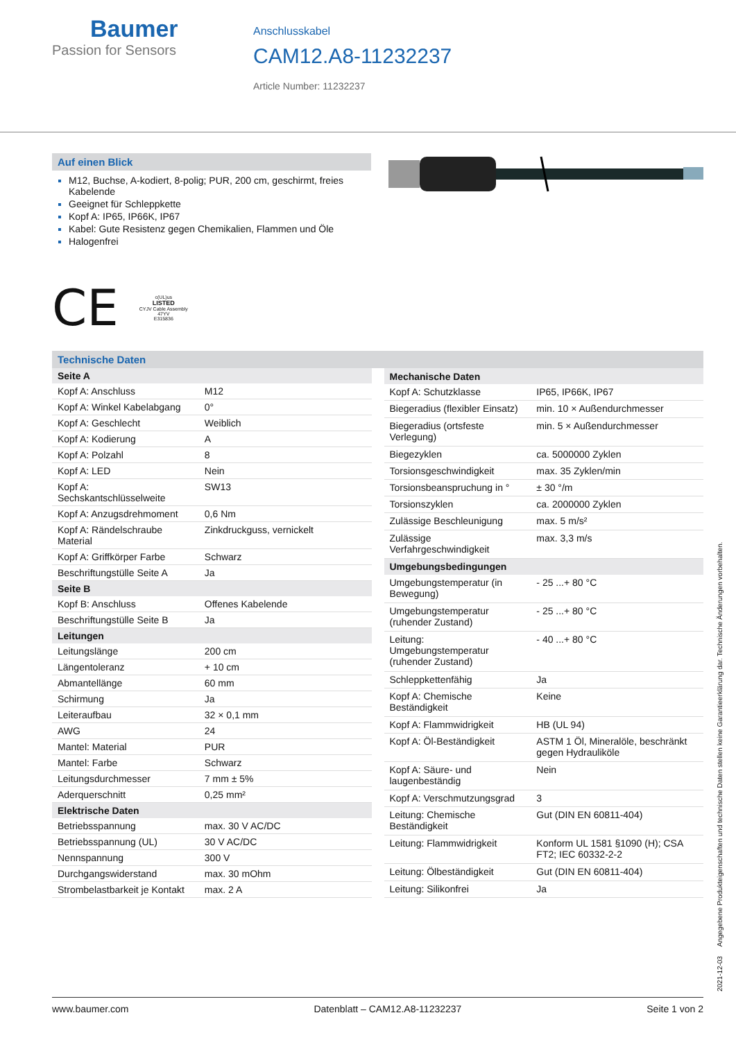Baumer
Passion for Sensors
Anschlusskabel
CAM12.A8-11232237
Article Number: 11232237
Auf einen Blick
M12, Buchse, A-kodiert, 8-polig; PUR, 200 cm, geschirmt, freies Kabelende
Geeignet für Schleppkette
Kopf A: IP65, IP66K, IP67
Kabel: Gute Resistenz gegen Chemikalien, Flammen und Öle
Halogenfrei
CE
c(UL)us
LISTED
CYJV Cable Assembly
47YV
E315836
Technische Daten
| Seite A | |
| --- | --- |
| Kopf A: Anschluss | M12 |
| Kopf A: Winkel Kabelabgang | 0° |
| Kopf A: Geschlecht | Weiblich |
| Kopf A: Kodierung | A |
| Kopf A: Polzahl | 8 |
| Kopf A: LED | Nein |
| Kopf A: Sechskantschlüsselweite | SW13 |
| Kopf A: Anzugsdrehmoment | 0,6 Nm |
| Kopf A: Rändelschraube Material | Zinkdruckguss, vernickelt |
| Kopf A: Griffkörper Farbe | Schwarz |
| Beschriftungstülle Seite A | Ja |
| Seite B | |
| Kopf B: Anschluss | Offenes Kabelende |
| Beschriftungstülle Seite B | Ja |
| Leitungen | |
| Leitungslänge | 200 cm |
| Längentoleranz | + 10 cm |
| Abmantellänge | 60 mm |
| Schirmung | Ja |
| Leiteraufbau | 32 × 0,1 mm |
| AWG | 24 |
| Mantel: Material | PUR |
| Mantel: Farbe | Schwarz |
| Leitungsdurchmesser | 7 mm ± 5% |
| Aderquerschnitt | 0,25 mm² |
| Elektrische Daten | |
| Betriebsspannung | max. 30 V AC/DC |
| Betriebsspannung (UL) | 30 V AC/DC |
| Nennspannung | 300 V |
| Durchgangswiderstand | max. 30 mOhm |
| Strombelastbarkeit je Kontakt | max. 2 A |
| Mechanische Daten | |
| --- | --- |
| Kopf A: Schutzklasse | IP65, IP66K, IP67 |
| Biegeradius (flexibler Einsatz) | min. 10 × Außendurchmesser |
| Biegeradius (ortsfeste Verlegung) | min. 5 × Außendurchmesser |
| Biegezyklen | ca. 5000000 Zyklen |
| Torsionsgeschwindigkeit | max. 35 Zyklen/min |
| Torsionsbeanspruchung in ° | ± 30 °/m |
| Torsionszyklen | ca. 2000000 Zyklen |
| Zulässige Beschleunigung | max. 5 m/s² |
| Zulässige Verfahrgeschwindigkeit | max. 3,3 m/s |
| Umgebungsbedingungen | |
| Umgebungstemperatur (in Bewegung) | - 25 ...+ 80 °C |
| Umgebungstemperatur (ruhender Zustand) | - 25 ...+ 80 °C |
| Leitung: Umgebungstemperatur (ruhender Zustand) | - 40 ...+ 80 °C |
| Schleppkettenfähig | Ja |
| Kopf A: Chemische Beständigkeit | Keine |
| Kopf A: Flammwidrigkeit | HB (UL 94) |
| Kopf A: Öl-Beständigkeit | ASTM 1 Öl, Mineralöle, beschränkt gegen Hydrauliköle |
| Kopf A: Säure- und laugenbeständig | Nein |
| Kopf A: Verschmutzungsgrad | 3 |
| Leitung: Chemische Beständigkeit | Gut (DIN EN 60811-404) |
| Leitung: Flammwidrigkeit | Konform UL 1581 §1090 (H); CSA FT2; IEC 60332-2-2 |
| Leitung: Ölbeständigkeit | Gut (DIN EN 60811-404) |
| Leitung: Silikonfrei | Ja |
2021-12-03 Angegebene Produkteigenschaften und technische Daten stellen keine Garantieerklärung dar. Technische Änderungen vorbehalten.
www.baumer.com Datenblatt – CAM12.A8-11232237 Seite 1 von 2